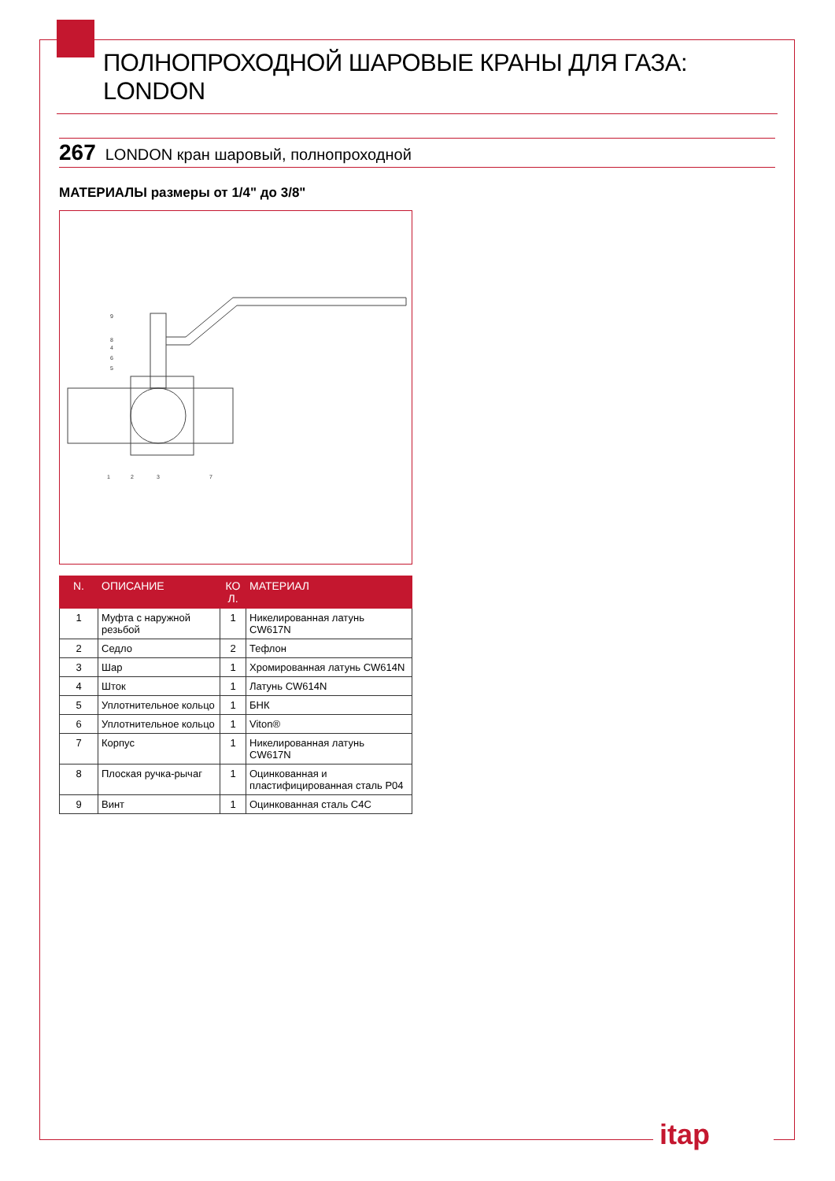ПОЛНОПРОХОДНОЙ ШАРОВЫЕ КРАНЫ ДЛЯ ГАЗА: LONDON
267 LONDON кран шаровый, полнопроходной
МАТЕРИАЛЫ размеры от 1/4" до 3/8"
9
8
4
6
5
1
2
3
7
| N. | ОПИСАНИЕ | КО Л. | МАТЕРИАЛ |
| --- | --- | --- | --- |
| 1 | Муфта с наружной резьбой | 1 | Никелированная латунь CW617N |
| 2 | Седло | 2 | Тефлон |
| 3 | Шар | 1 | Хромированная латунь CW614N |
| 4 | Шток | 1 | Латунь CW614N |
| 5 | Уплотнительное кольцо | 1 | БНК |
| 6 | Уплотнительное кольцо | 1 | Viton® |
| 7 | Корпус | 1 | Никелированная латунь CW617N |
| 8 | Плоская ручка-рычаг | 1 | Оцинкованная и пластифицированная сталь P04 |
| 9 | Винт | 1 | Оцинкованная сталь C4C |
itap